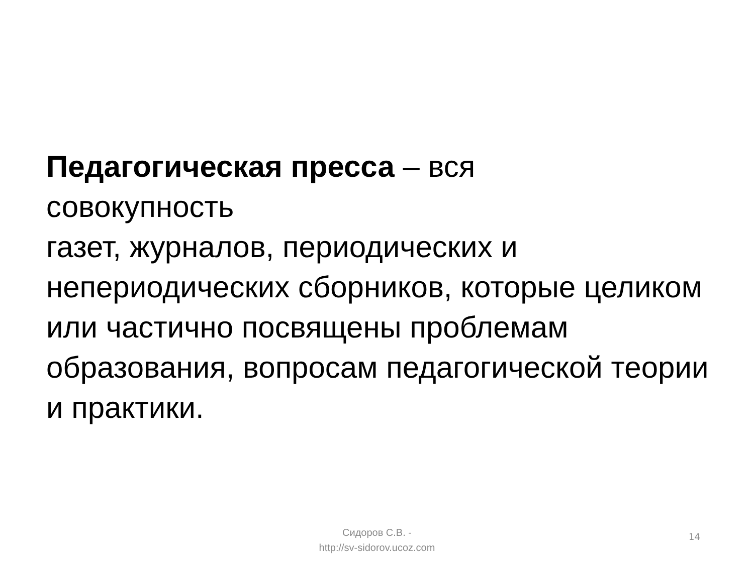Педагогическая пресса – вся
совокупность
газет, журналов, периодических и непериодических сборников, которые целиком или частично посвящены проблемам образования, вопросам педагогической теории и практики.
Сидоров С.В. -
http://sv-sidorov.ucoz.com
14